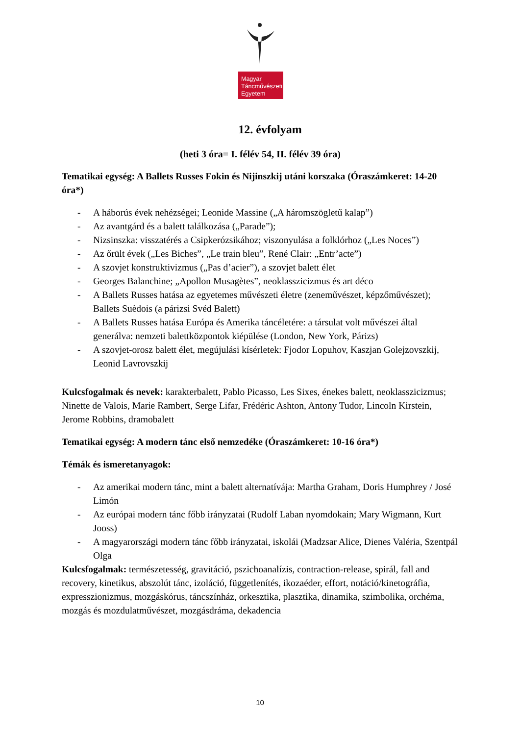Magyar
Táncművészeti
Egyetem
12. évfolyam
(heti 3 óra= I. félév 54, II. félév 39 óra)
Tematikai egység: A Ballets Russes Fokin és Nijinszkij utáni korszaka (Óraszámkeret: 14-20 óra*)
- A háborús évek nehézségei; Leonide Massine („A háromszögletű kalap”)
- Az avantgárd és a balett találkozása („Parade”);
- Nizsinszka: visszatérés a Csipkerózsikához; viszonyulása a folklórhoz („Les Noces”)
- Az őrült évek („Les Biches”, „Le train bleu”, René Clair: „Entr’acte”)
- A szovjet konstruktivizmus („Pas d’acier”), a szovjet balett élet
- Georges Balanchine; „Apollon Musagètes”, neoklasszicizmus és art déco
- A Ballets Russes hatása az egyetemes művészeti életre (zeneművészet, képzőművészet); Ballets Suèdois (a párizsi Svéd Balett)
- A Ballets Russes hatása Európa és Amerika táncéletére: a társulat volt művészei által generálva: nemzeti balettközpontok kiépülése (London, New York, Párizs)
- A szovjet-orosz balett élet, megújulási kísérletek: Fjodor Lopuhov, Kaszjan Golejzovszkij, Leonid Lavrovszkij
Kulcsfogalmak és nevek: karakterbalett, Pablo Picasso, Les Sixes, énekes balett, neoklasszicizmus; Ninette de Valois, Marie Rambert, Serge Lifar, Frédéric Ashton, Antony Tudor, Lincoln Kirstein, Jerome Robbins, dramobalett
Tematikai egység: A modern tánc első nemzedéke (Óraszámkeret: 10-16 óra*)
Témák és ismeretanyagok:
- Az amerikai modern tánc, mint a balett alternatívája: Martha Graham, Doris Humphrey / José Limón
- Az európai modern tánc főbb irányzatai (Rudolf Laban nyomdokain; Mary Wigmann, Kurt Jooss)
- A magyarországi modern tánc főbb irányzatai, iskolái (Madzsar Alice, Dienes Valéria, Szentpál Olga
Kulcsfogalmak: természetesség, gravitáció, pszichoanalízis, contraction-release, spirál, fall and recovery, kinetikus, abszolút tánc, izoláció, függetlenítés, ikozaéder, effort, notáció/kinetográfia, expresszionizmus, mozgáskórus, táncszínház, orkesztika, plasztika, dinamika, szimbolika, orchéma, mozgás és mozdulatművészet, mozgásdráma, dekadencia
10